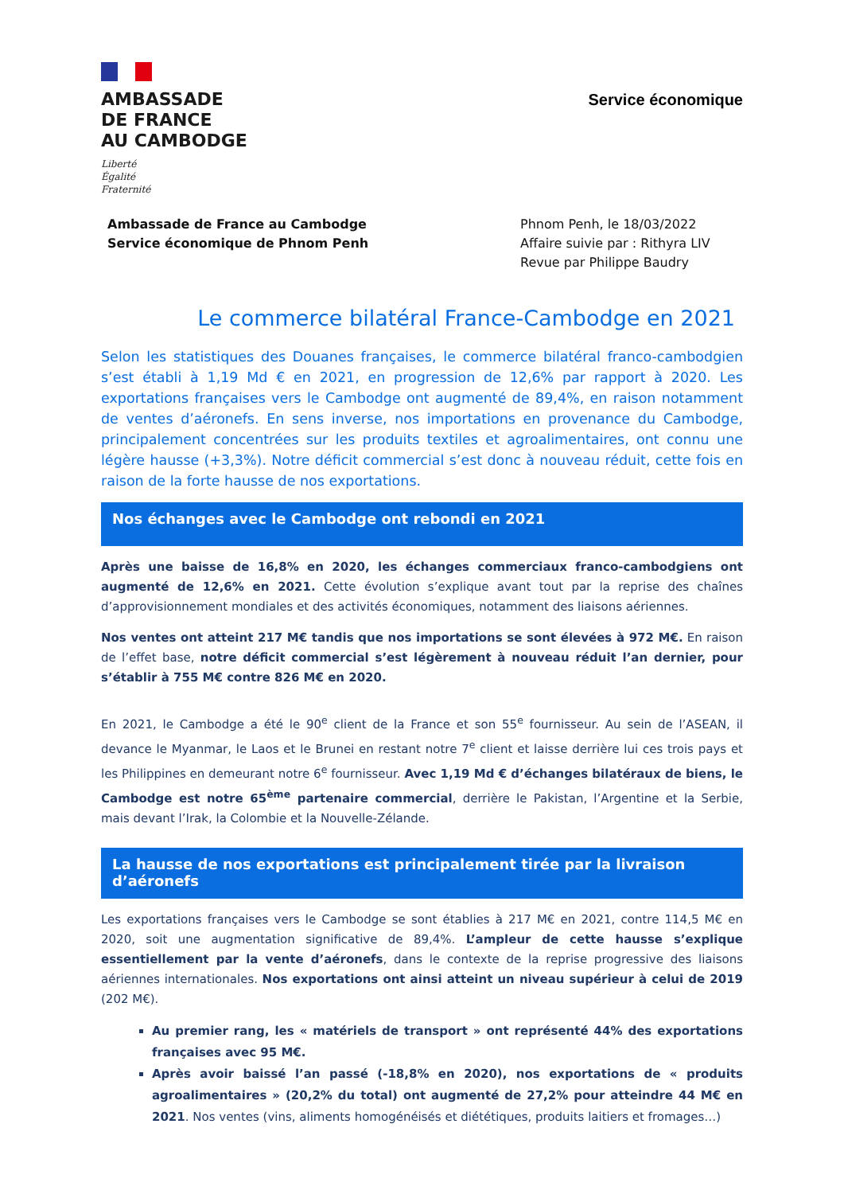AMBASSADE
DE FRANCE
AU CAMBODGE
Liberté
Égalité
Fraternité
Service économique
Ambassade de France au Cambodge
Service économique de Phnom Penh
Phnom Penh, le 18/03/2022
Affaire suivie par : Rithyra LIV
Revue par Philippe Baudry
Le commerce bilatéral France-Cambodge en 2021
Selon les statistiques des Douanes françaises, le commerce bilatéral franco-cambodgien s’est établi à 1,19 Md € en 2021, en progression de 12,6% par rapport à 2020. Les exportations françaises vers le Cambodge ont augmenté de 89,4%, en raison notamment de ventes d’aéronefs. En sens inverse, nos importations en provenance du Cambodge, principalement concentrées sur les produits textiles et agroalimentaires, ont connu une légère hausse (+3,3%). Notre déficit commercial s’est donc à nouveau réduit, cette fois en raison de la forte hausse de nos exportations.
Nos échanges avec le Cambodge ont rebondi en 2021
Après une baisse de 16,8% en 2020, les échanges commerciaux franco-cambodgiens ont augmenté de 12,6% en 2021. Cette évolution s’explique avant tout par la reprise des chaînes d’approvisionnement mondiales et des activités économiques, notamment des liaisons aériennes.
Nos ventes ont atteint 217 M€ tandis que nos importations se sont élevées à 972 M€. En raison de l’effet base, notre déficit commercial s’est légèrement à nouveau réduit l’an dernier, pour s’établir à 755 M€ contre 826 M€ en 2020.
En 2021, le Cambodge a été le 90<sup>e</sup> client de la France et son 55<sup>e</sup> fournisseur. Au sein de l’ASEAN, il devance le Myanmar, le Laos et le Brunei en restant notre 7<sup>e</sup> client et laisse derrière lui ces trois pays et les Philippines en demeurant notre 6<sup>e</sup> fournisseur. Avec 1,19 Md € d’échanges bilatéraux de biens, le Cambodge est notre 65<sup>ème</sup> partenaire commercial, derrière le Pakistan, l’Argentine et la Serbie, mais devant l’Irak, la Colombie et la Nouvelle-Zélande.
La hausse de nos exportations est principalement tirée par la livraison d’aéronefs
Les exportations françaises vers le Cambodge se sont établies à 217 M€ en 2021, contre 114,5 M€ en 2020, soit une augmentation significative de 89,4%. L’ampleur de cette hausse s’explique essentiellement par la vente d’aéronefs, dans le contexte de la reprise progressive des liaisons aériennes internationales. Nos exportations ont ainsi atteint un niveau supérieur à celui de 2019 (202 M€).
Au premier rang, les « matériels de transport » ont représenté 44% des exportations françaises avec 95 M€.
Après avoir baissé l’an passé (-18,8% en 2020), nos exportations de « produits agroalimentaires » (20,2% du total) ont augmenté de 27,2% pour atteindre 44 M€ en 2021. Nos ventes (vins, aliments homogénéisés et diététiques, produits laitiers et fromages…)